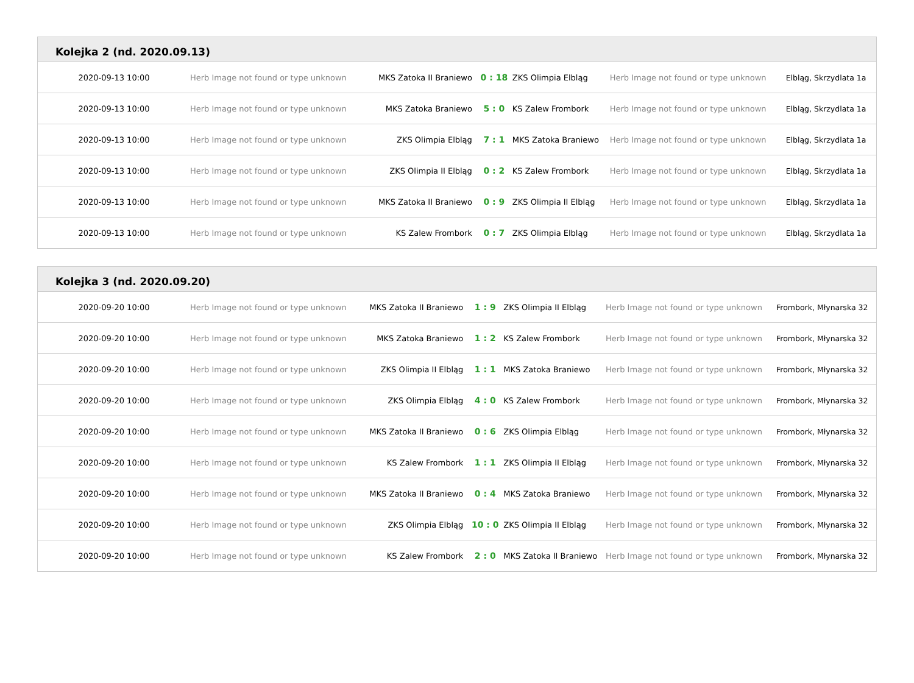Kolejka 2 (nd. 2020.09.13)
| 2020-09-13 10:00 | Herb Image not found or type unknown | MKS Zatoka II Braniewo | 0 : 18 | ZKS Olimpia Elbląg | Herb Image not found or type unknown | Elbląg, Skrzydlata 1a |
| 2020-09-13 10:00 | Herb Image not found or type unknown | MKS Zatoka Braniewo | 5 : 0 | KS Zalew Frombork | Herb Image not found or type unknown | Elbląg, Skrzydlata 1a |
| 2020-09-13 10:00 | Herb Image not found or type unknown | ZKS Olimpia Elbląg | 7 : 1 | MKS Zatoka Braniewo | Herb Image not found or type unknown | Elbląg, Skrzydlata 1a |
| 2020-09-13 10:00 | Herb Image not found or type unknown | ZKS Olimpia II Elbląg | 0 : 2 | KS Zalew Frombork | Herb Image not found or type unknown | Elbląg, Skrzydlata 1a |
| 2020-09-13 10:00 | Herb Image not found or type unknown | MKS Zatoka II Braniewo | 0 : 9 | ZKS Olimpia II Elbląg | Herb Image not found or type unknown | Elbląg, Skrzydlata 1a |
| 2020-09-13 10:00 | Herb Image not found or type unknown | KS Zalew Frombork | 0 : 7 | ZKS Olimpia Elbląg | Herb Image not found or type unknown | Elbląg, Skrzydlata 1a |
Kolejka 3 (nd. 2020.09.20)
| 2020-09-20 10:00 | Herb Image not found or type unknown | MKS Zatoka II Braniewo | 1 : 9 | ZKS Olimpia II Elbląg | Herb Image not found or type unknown | Frombork, Młynarska 32 |
| 2020-09-20 10:00 | Herb Image not found or type unknown | MKS Zatoka Braniewo | 1 : 2 | KS Zalew Frombork | Herb Image not found or type unknown | Frombork, Młynarska 32 |
| 2020-09-20 10:00 | Herb Image not found or type unknown | ZKS Olimpia II Elbląg | 1 : 1 | MKS Zatoka Braniewo | Herb Image not found or type unknown | Frombork, Młynarska 32 |
| 2020-09-20 10:00 | Herb Image not found or type unknown | ZKS Olimpia Elbląg | 4 : 0 | KS Zalew Frombork | Herb Image not found or type unknown | Frombork, Młynarska 32 |
| 2020-09-20 10:00 | Herb Image not found or type unknown | MKS Zatoka II Braniewo | 0 : 6 | ZKS Olimpia Elbląg | Herb Image not found or type unknown | Frombork, Młynarska 32 |
| 2020-09-20 10:00 | Herb Image not found or type unknown | KS Zalew Frombork | 1 : 1 | ZKS Olimpia II Elbląg | Herb Image not found or type unknown | Frombork, Młynarska 32 |
| 2020-09-20 10:00 | Herb Image not found or type unknown | MKS Zatoka II Braniewo | 0 : 4 | MKS Zatoka Braniewo | Herb Image not found or type unknown | Frombork, Młynarska 32 |
| 2020-09-20 10:00 | Herb Image not found or type unknown | ZKS Olimpia Elbląg | 10 : 0 | ZKS Olimpia II Elbląg | Herb Image not found or type unknown | Frombork, Młynarska 32 |
| 2020-09-20 10:00 | Herb Image not found or type unknown | KS Zalew Frombork | 2 : 0 | MKS Zatoka II Braniewo | Herb Image not found or type unknown | Frombork, Młynarska 32 |